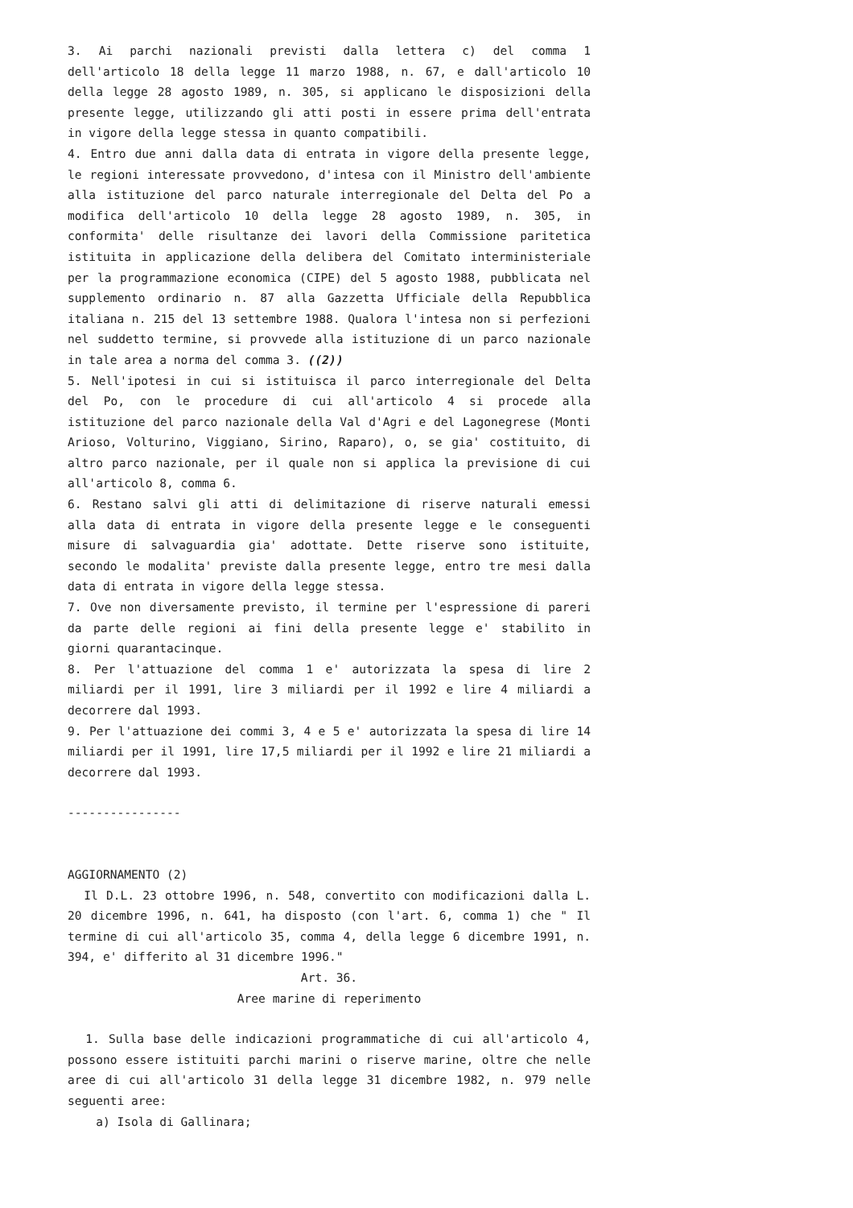3. Ai parchi nazionali previsti dalla lettera c) del comma 1 dell'articolo 18 della legge 11 marzo 1988, n. 67, e dall'articolo 10 della legge 28 agosto 1989, n. 305, si applicano le disposizioni della presente legge, utilizzando gli atti posti in essere prima dell'entrata in vigore della legge stessa in quanto compatibili.
4. Entro due anni dalla data di entrata in vigore della presente legge, le regioni interessate provvedono, d'intesa con il Ministro dell'ambiente alla istituzione del parco naturale interregionale del Delta del Po a modifica dell'articolo 10 della legge 28 agosto 1989, n. 305, in conformita' delle risultanze dei lavori della Commissione paritetica istituita in applicazione della delibera del Comitato interministeriale per la programmazione economica (CIPE) del 5 agosto 1988, pubblicata nel supplemento ordinario n. 87 alla Gazzetta Ufficiale della Repubblica italiana n. 215 del 13 settembre 1988. Qualora l'intesa non si perfezioni nel suddetto termine, si provvede alla istituzione di un parco nazionale in tale area a norma del comma 3. ((2))
5. Nell'ipotesi in cui si istituisca il parco interregionale del Delta del Po, con le procedure di cui all'articolo 4 si procede alla istituzione del parco nazionale della Val d'Agri e del Lagonegrese (Monti Arioso, Volturino, Viggiano, Sirino, Raparo), o, se gia' costituito, di altro parco nazionale, per il quale non si applica la previsione di cui all'articolo 8, comma 6.
6. Restano salvi gli atti di delimitazione di riserve naturali emessi alla data di entrata in vigore della presente legge e le conseguenti misure di salvaguardia gia' adottate. Dette riserve sono istituite, secondo le modalita' previste dalla presente legge, entro tre mesi dalla data di entrata in vigore della legge stessa.
7. Ove non diversamente previsto, il termine per l'espressione di pareri da parte delle regioni ai fini della presente legge e' stabilito in giorni quarantacinque.
8. Per l'attuazione del comma 1 e' autorizzata la spesa di lire 2 miliardi per il 1991, lire 3 miliardi per il 1992 e lire 4 miliardi a decorrere dal 1993.
9. Per l'attuazione dei commi 3, 4 e 5 e' autorizzata la spesa di lire 14 miliardi per il 1991, lire 17,5 miliardi per il 1992 e lire 21 miliardi a decorrere dal 1993.
----------------
AGGIORNAMENTO (2)
Il D.L. 23 ottobre 1996, n. 548, convertito con modificazioni dalla L. 20 dicembre 1996, n. 641, ha disposto (con l'art. 6, comma 1) che " Il termine di cui all'articolo 35, comma 4, della legge 6 dicembre 1991, n. 394, e' differito al 31 dicembre 1996."
Art. 36.
Aree marine di reperimento
1. Sulla base delle indicazioni programmatiche di cui all'articolo 4, possono essere istituiti parchi marini o riserve marine, oltre che nelle aree di cui all'articolo 31 della legge 31 dicembre 1982, n. 979 nelle seguenti aree:
a) Isola di Gallinara;